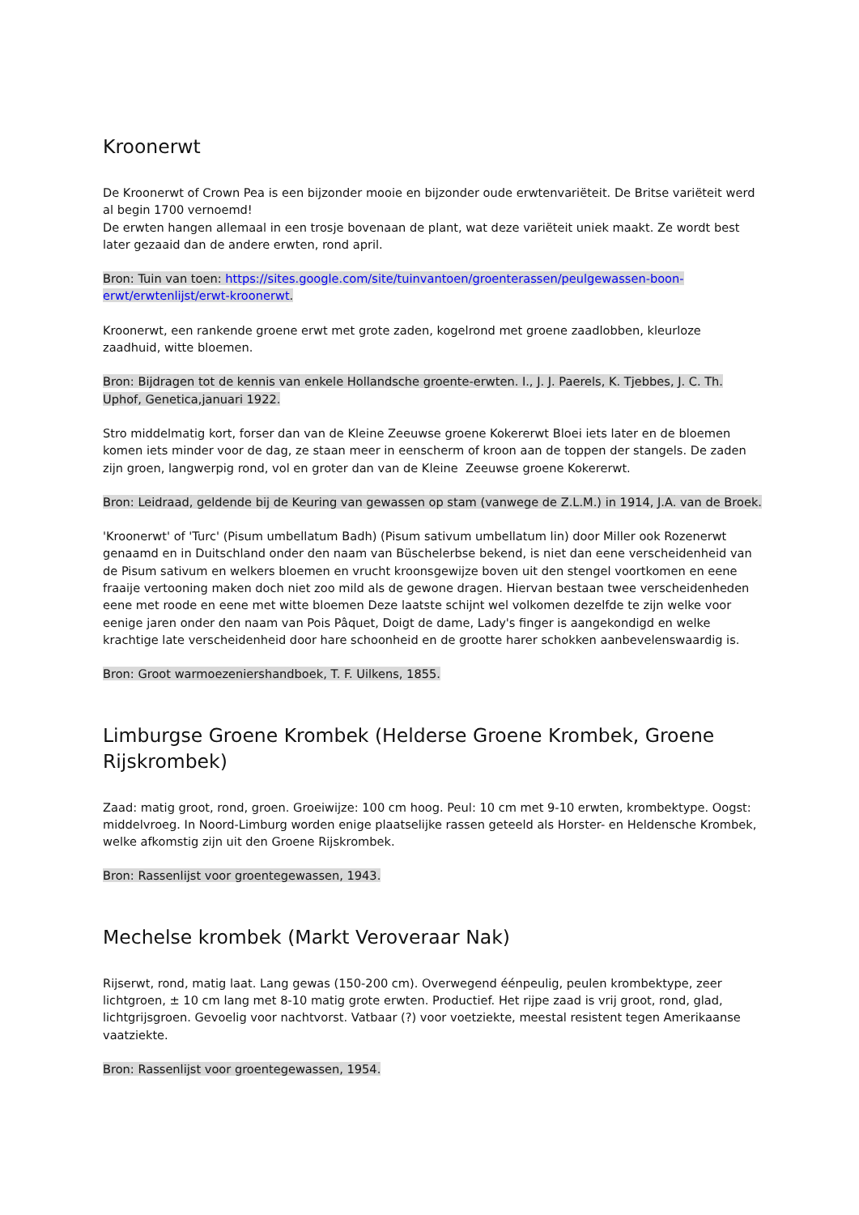Kroonerwt
De Kroonerwt of Crown Pea is een bijzonder mooie en bijzonder oude erwtenvariëteit. De Britse variëteit werd al begin 1700 vernoemd!
De erwten hangen allemaal in een trosje bovenaan de plant, wat deze variëteit uniek maakt. Ze wordt best later gezaaid dan de andere erwten, rond april.
Bron: Tuin van toen: https://sites.google.com/site/tuinvantoen/groenterassen/peulgewassen-boon-erwt/erwtenlijst/erwt-kroonerwt.
Kroonerwt, een rankende groene erwt met grote zaden, kogelrond met groene zaadlobben, kleurloze zaadhuid, witte bloemen.
Bron: Bijdragen tot de kennis van enkele Hollandsche groente-erwten. I., J. J. Paerels, K. Tjebbes, J. C. Th. Uphof, Genetica,januari 1922.
Stro middelmatig kort, forser dan van de Kleine Zeeuwse groene Kokererwt Bloei iets later en de bloemen komen iets minder voor de dag, ze staan meer in eenscherm of kroon aan de toppen der stangels. De zaden zijn groen, langwerpig rond, vol en groter dan van de Kleine Zeeuwse groene Kokererwt.
Bron: Leidraad, geldende bij de Keuring van gewassen op stam (vanwege de Z.L.M.) in 1914, J.A. van de Broek.
'Kroonerwt' of 'Turc' (Pisum umbellatum Badh) (Pisum sativum umbellatum lin) door Miller ook Rozenerwt genaamd en in Duitschland onder den naam van Büschelerbse bekend, is niet dan eene verscheidenheid van de Pisum sativum en welkers bloemen en vrucht kroonsgewijze boven uit den stengel voortkomen en eene fraaije vertooning maken doch niet zoo mild als de gewone dragen. Hiervan bestaan twee verscheidenheden eene met roode en eene met witte bloemen Deze laatste schijnt wel volkomen dezelfde te zijn welke voor eenige jaren onder den naam van Pois Pâquet, Doigt de dame, Lady's finger is aangekondigd en welke krachtige late verscheidenheid door hare schoonheid en de grootte harer schokken aanbevelenswaardig is.
Bron: Groot warmoezeniershandboek, T. F. Uilkens, 1855.
Limburgse Groene Krombek (Helderse Groene Krombek, Groene Rijskrombek)
Zaad: matig groot, rond, groen. Groeiwijze: 100 cm hoog. Peul: 10 cm met 9-10 erwten, krombektype. Oogst: middelvroeg. In Noord-Limburg worden enige plaatselijke rassen geteeld als Horster- en Heldensche Krombek, welke afkomstig zijn uit den Groene Rijskrombek.
Bron: Rassenlijst voor groentegewassen, 1943.
Mechelse krombek (Markt Veroveraar Nak)
Rijserwt, rond, matig laat. Lang gewas (150-200 cm). Overwegend éénpeulig, peulen krombektype, zeer lichtgroen, ± 10 cm lang met 8-10 matig grote erwten. Productief. Het rijpe zaad is vrij groot, rond, glad, lichtgrijsgroen. Gevoelig voor nachtvorst. Vatbaar (?) voor voetziekte, meestal resistent tegen Amerikaanse vaatziekte.
Bron: Rassenlijst voor groentegewassen, 1954.